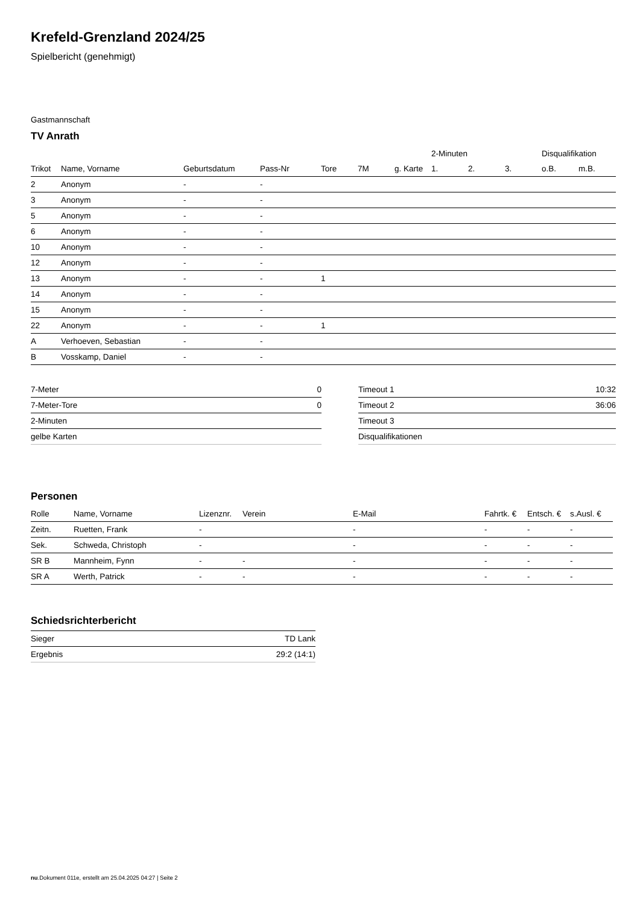Krefeld-Grenzland 2024/25
Spielbericht (genehmigt)
Gastmannschaft
TV Anrath
| | | | | | | | 2-Minuten | | | Disqualifikation | |
| --- | --- | --- | --- | --- | --- | --- | --- | --- | --- | --- | --- |
| Trikot | Name, Vorname | Geburtsdatum | Pass-Nr | Tore | 7M | g. Karte | 1. | 2. | 3. | o.B. | m.B. |
| 2 | Anonym | - | - | | | | | | | | |
| 3 | Anonym | - | - | | | | | | | | |
| 5 | Anonym | - | - | | | | | | | | |
| 6 | Anonym | - | - | | | | | | | | |
| 10 | Anonym | - | - | | | | | | | | |
| 12 | Anonym | - | - | | | | | | | | |
| 13 | Anonym | - | - | 1 | | | | | | | |
| 14 | Anonym | - | - | | | | | | | | |
| 15 | Anonym | - | - | | | | | | | | |
| 22 | Anonym | - | - | 1 | | | | | | | |
| A | Verhoeven, Sebastian | - | - | | | | | | | | |
| B | Vosskamp, Daniel | - | - | | | | | | | | |
| 7-Meter | 0 |
| 7-Meter-Tore | 0 |
| 2-Minuten | |
| gelbe Karten | |
| Timeout 1 | 10:32 |
| Timeout 2 | 36:06 |
| Timeout 3 | |
| Disqualifikationen | |
Personen
| Rolle | Name, Vorname | Lizenznr. | Verein | E-Mail | Fahrtk. € | Entsch. € | s.Ausl. € |
| --- | --- | --- | --- | --- | --- | --- | --- |
| Zeitn. | Ruetten, Frank | - | | - | - | - | - |
| Sek. | Schweda, Christoph | - | | - | - | - | - |
| SR B | Mannheim, Fynn | - | - | - | - | - | - |
| SR A | Werth, Patrick | - | - | - | - | - | - |
Schiedsrichterbericht
| Sieger | TD Lank |
| Ergebnis | 29:2 (14:1) |
nu.Dokument 011e, erstellt am 25.04.2025 04:27 | Seite 2